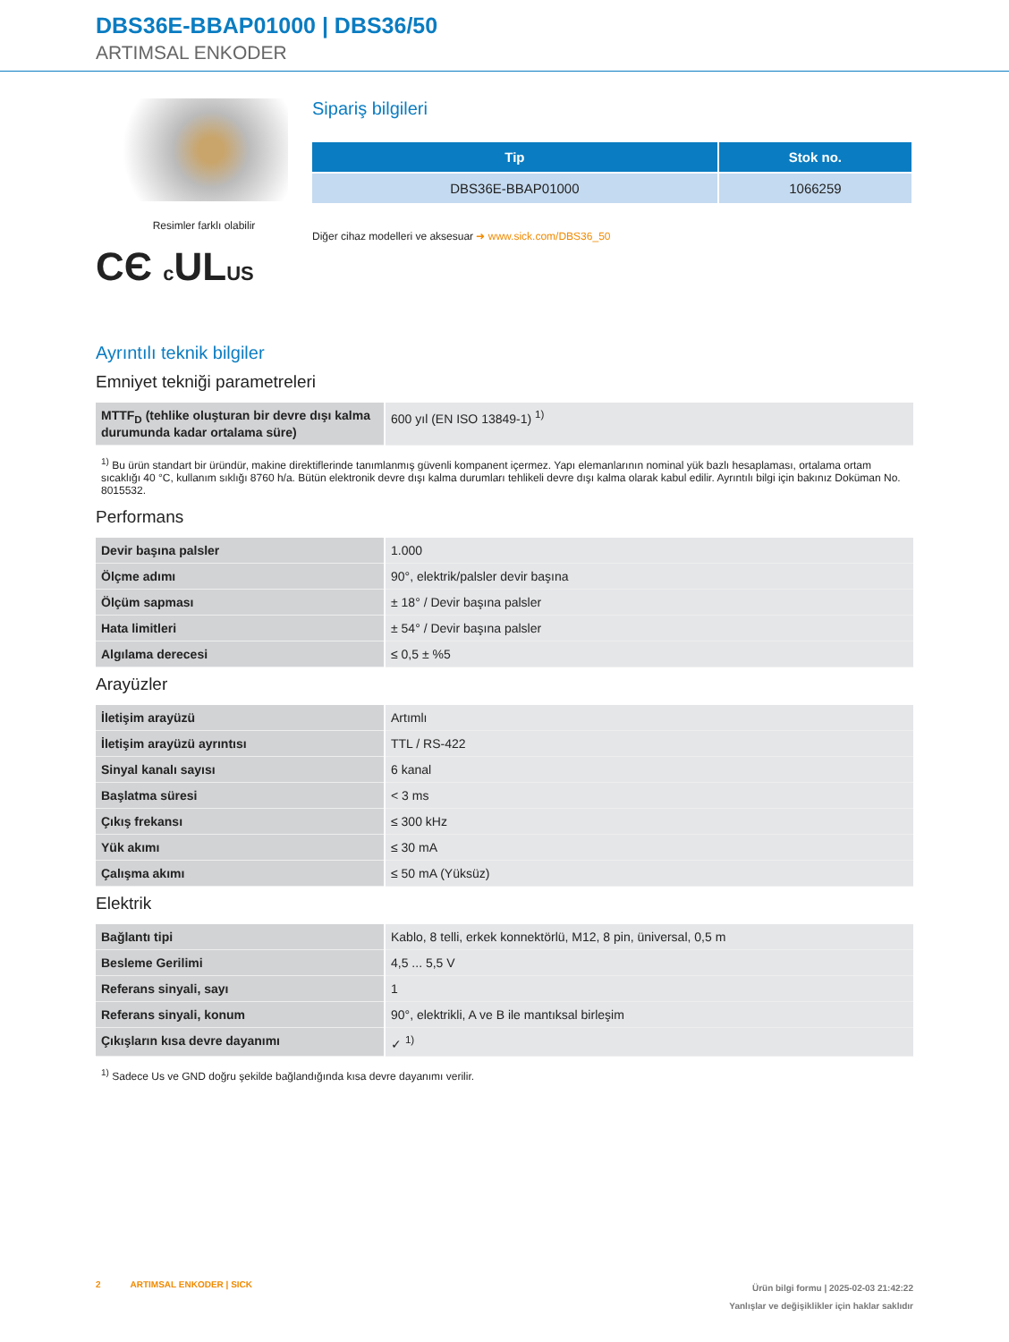DBS36E-BBAP01000 | DBS36/50
ARTIMSAL ENKODER
Resimler farklı olabilir
CЄ c ULUS
Sipariş bilgileri
| Tip | Stok no. |
| --- | --- |
| DBS36E-BBAP01000 | 1066259 |
Diğer cihaz modelleri ve aksesuar ➜ www.sick.com/DBS36_50
Ayrıntılı teknik bilgiler
Emniyet tekniği parametreleri
| MTTF<sub>D</sub> (tehlike oluşturan bir devre dışı kalma durumunda kadar ortalama süre) | 600 yıl (EN ISO 13849-1) <sup>1)</sup> |
<sup>1)</sup> Bu ürün standart bir üründür, makine direktiflerinde tanımlanmış güvenli kompanent içermez. Yapı elemanlarının nominal yük bazlı hesaplaması, ortalama ortam sıcaklığı 40 °C, kullanım sıklığı 8760 h/a. Bütün elektronik devre dışı kalma durumları tehlikeli devre dışı kalma olarak kabul edilir. Ayrıntılı bilgi için bakınız Doküman No. 8015532.
Performans
| Devir başına palsler | 1.000 |
| Ölçme adımı | 90°, elektrik/palsler devir başına |
| Ölçüm sapması | ± 18° / Devir başına palsler |
| Hata limitleri | ± 54° / Devir başına palsler |
| Algılama derecesi | ≤ 0,5 ± %5 |
Arayüzler
| İletişim arayüzü | Artımlı |
| İletişim arayüzü ayrıntısı | TTL / RS-422 |
| Sinyal kanalı sayısı | 6 kanal |
| Başlatma süresi | < 3 ms |
| Çıkış frekansı | ≤ 300 kHz |
| Yük akımı | ≤ 30 mA |
| Çalışma akımı | ≤ 50 mA (Yüksüz) |
Elektrik
| Bağlantı tipi | Kablo, 8 telli, erkek konnektörlü, M12, 8 pin, üniversal, 0,5 m |
| Besleme Gerilimi | 4,5 ... 5,5 V |
| Referans sinyali, sayı | 1 |
| Referans sinyali, konum | 90°, elektrikli, A ve B ile mantıksal birleşim |
| Çıkışların kısa devre dayanımı | ✓ <sup>1)</sup> |
<sup>1)</sup> Sadece Us ve GND doğru şekilde bağlandığında kısa devre dayanımı verilir.
2 ARTIMSAL ENKODER | SICK
Ürün bilgi formu | 2025-02-03 21:42:22
Yanlışlar ve değişiklikler için haklar saklıdır